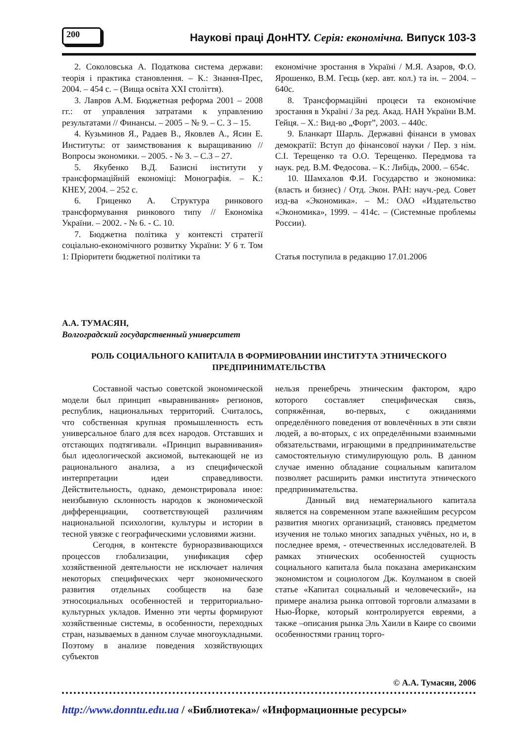200
Наукові праці ДонНТУ. Серія: економічна. Випуск 103-3
2. Соколовська А. Податкова система держави: теорія і практика становлення. – К.: Знання-Прес, 2004. – 454 с. – (Вища освіта XXI століття).
3. Лавров А.М. Бюджетная реформа 2001 – 2008 гг.: от управления затратами к управлению результатами // Финансы. – 2005 – № 9. – С. 3 – 15.
4. Кузьминов Я., Радаев В., Яковлев А., Ясин Е. Институты: от заимствования к выращиванию // Вопросы экономики. – 2005. - № 3. – С.3 – 27.
5. Якубенко В.Д. Базисні інститути у трансформаційній економіці: Монографія. – К.: КНЕУ, 2004. – 252 с.
6. Гриценко А. Структура ринкового трансформування ринкового типу // Економіка України. – 2002. - № 6. - С. 10.
7. Бюджетна політика у контексті стратегії соціально-економічного розвитку України: У 6 т. Том 1: Пріоритети бюджетної політики та
економічне зростання в Україні / М.Я. Азаров, Ф.О. Ярошенко, В.М. Геєць (кер. авт. кол.) та ін. – 2004. – 640с.
8. Трансформаційні процеси та економічне зростання в Україні / За ред. Акад. НАН України В.М. Гейця. – Х.: Вид-во „Форт”, 2003. – 440с.
9. Бланкарт Шарль. Державні фінанси в умовах демократії: Вступ до фінансової науки / Пер. з нім. С.І. Терещенко та О.О. Терещенко. Передмова та наук. ред. В.М. Федосова. – К.: Либідь, 2000. – 654с.
10. Шамхалов Ф.И. Государство и экономика: (власть и бизнес) / Отд. Экон. РАН: науч.-ред. Совет изд-ва «Экономика». – М.: ОАО «Издательство «Экономика», 1999. – 414с. – (Системные проблемы России).
Статья поступила в редакцию 17.01.2006
А.А. ТУМАСЯН,
Волгоградский государственный университет
РОЛЬ СОЦИАЛЬНОГО КАПИТАЛА В ФОРМИРОВАНИИ ИНСТИТУТА ЭТНИЧЕСКОГО ПРЕДПРИНИМАТЕЛЬСТВА
Составной частью советской экономической модели был принцип «выравнивания» регионов, республик, национальных территорий. Считалось, что собственная крупная промышленность есть универсальное благо для всех народов. Отставших и отстающих подтягивали. «Принцип выравнивания» был идеологической аксиомой, вытекающей не из рационального анализа, а из специфической интерпретации идеи справедливости. Действительность, однако, демонстрировала иное: неизбывную склонность народов к экономической дифференциации, соответствующей различиям национальной психологии, культуры и истории в тесной увязке с географическими условиями жизни.
Сегодня, в контексте бурноразвивающихся процессов глобализации, унификация сфер хозяйственной деятельности не исключает наличия некоторых специфических черт экономического развития отдельных сообществ на базе этносоциальных особенностей и территориально-культурных укладов. Именно эти черты формируют хозяйственные системы, в особенности, переходных стран, называемых в данном случае многоукладными. Поэтому в анализе поведения хозяйствующих субъектов
нельзя пренебречь этническим фактором, ядро которого составляет специфическая связь, сопряжённая, во-первых, с ожиданиями определённого поведения от вовлечённых в эти связи людей, а во-вторых, с их определёнными взаимными обязательствами, играющими в предпринимательстве самостоятельную стимулирующую роль. В данном случае именно обладание социальным капиталом позволяет расширить рамки института этнического предпринимательства.
Данный вид нематериального капитала является на современном этапе важнейшим ресурсом развития многих организаций, становясь предметом изучения не только многих западных учёных, но и, в последнее время, - отечественных исследователей. В рамках этнических особенностей сущность социального капитала была показана американским экономистом и социологом Дж. Коулманом в своей статье «Капитал социальный и человеческий», на примере анализа рынка оптовой торговли алмазами в Нью-Йорке, который контролируется евреями, а также –описания рынка Эль Хаили в Каире со своими особенностями границ торго-
© А.А. Тумасян, 2006
http://www.donntu.edu.ua / «Библиотека»/ «Информационные ресурсы»